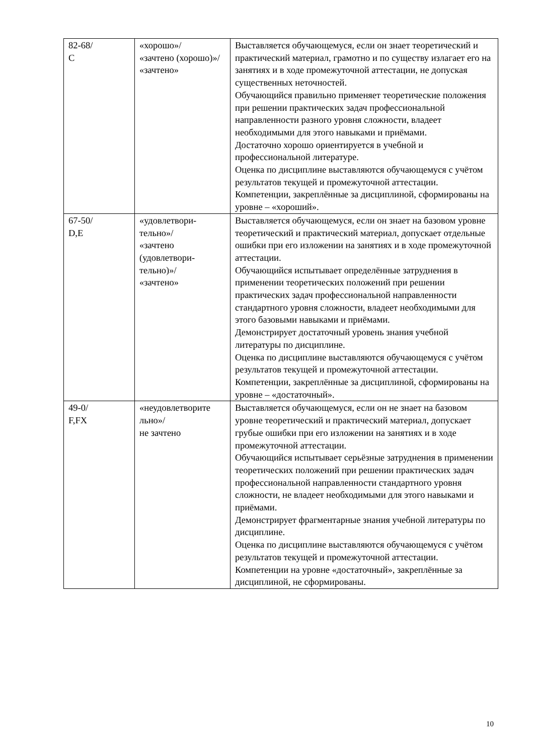| 82-68/ С | «хорошо»/ «зачтено (хорошо)»/ «зачтено» | Выставляется обучающемуся, если он знает теоретический и практический материал, грамотно и по существу излагает его на занятиях и в ходе промежуточной аттестации, не допуская существенных неточностей. Обучающийся правильно применяет теоретические положения при решении практических задач профессиональной направленности разного уровня сложности, владеет необходимыми для этого навыками и приёмами. Достаточно хорошо ориентируется в учебной и профессиональной литературе. Оценка по дисциплине выставляются обучающемуся с учётом результатов текущей и промежуточной аттестации. Компетенции, закреплённые за дисциплиной, сформированы на уровне – «хороший». |
| 67-50/ D,E | «удовлетвори- тельно»/ «зачтено (удовлетвори- тельно)»/ «зачтено» | Выставляется обучающемуся, если он знает на базовом уровне теоретический и практический материал, допускает отдельные ошибки при его изложении на занятиях и в ходе промежуточной аттестации. Обучающийся испытывает определённые затруднения в применении теоретических положений при решении практических задач профессиональной направленности стандартного уровня сложности, владеет необходимыми для этого базовыми навыками и приёмами. Демонстрирует достаточный уровень знания учебной литературы по дисциплине. Оценка по дисциплине выставляются обучающемуся с учётом результатов текущей и промежуточной аттестации. Компетенции, закреплённые за дисциплиной, сформированы на уровне – «достаточный». |
| 49-0/ F,FX | «неудовлетворите льно»/ не зачтено | Выставляется обучающемуся, если он не знает на базовом уровне теоретический и практический материал, допускает грубые ошибки при его изложении на занятиях и в ходе промежуточной аттестации. Обучающийся испытывает серьёзные затруднения в применении теоретических положений при решении практических задач профессиональной направленности стандартного уровня сложности, не владеет необходимыми для этого навыками и приёмами. Демонстрирует фрагментарные знания учебной литературы по дисциплине. Оценка по дисциплине выставляются обучающемуся с учётом результатов текущей и промежуточной аттестации. Компетенции на уровне «достаточный», закреплённые за дисциплиной, не сформированы. |
10